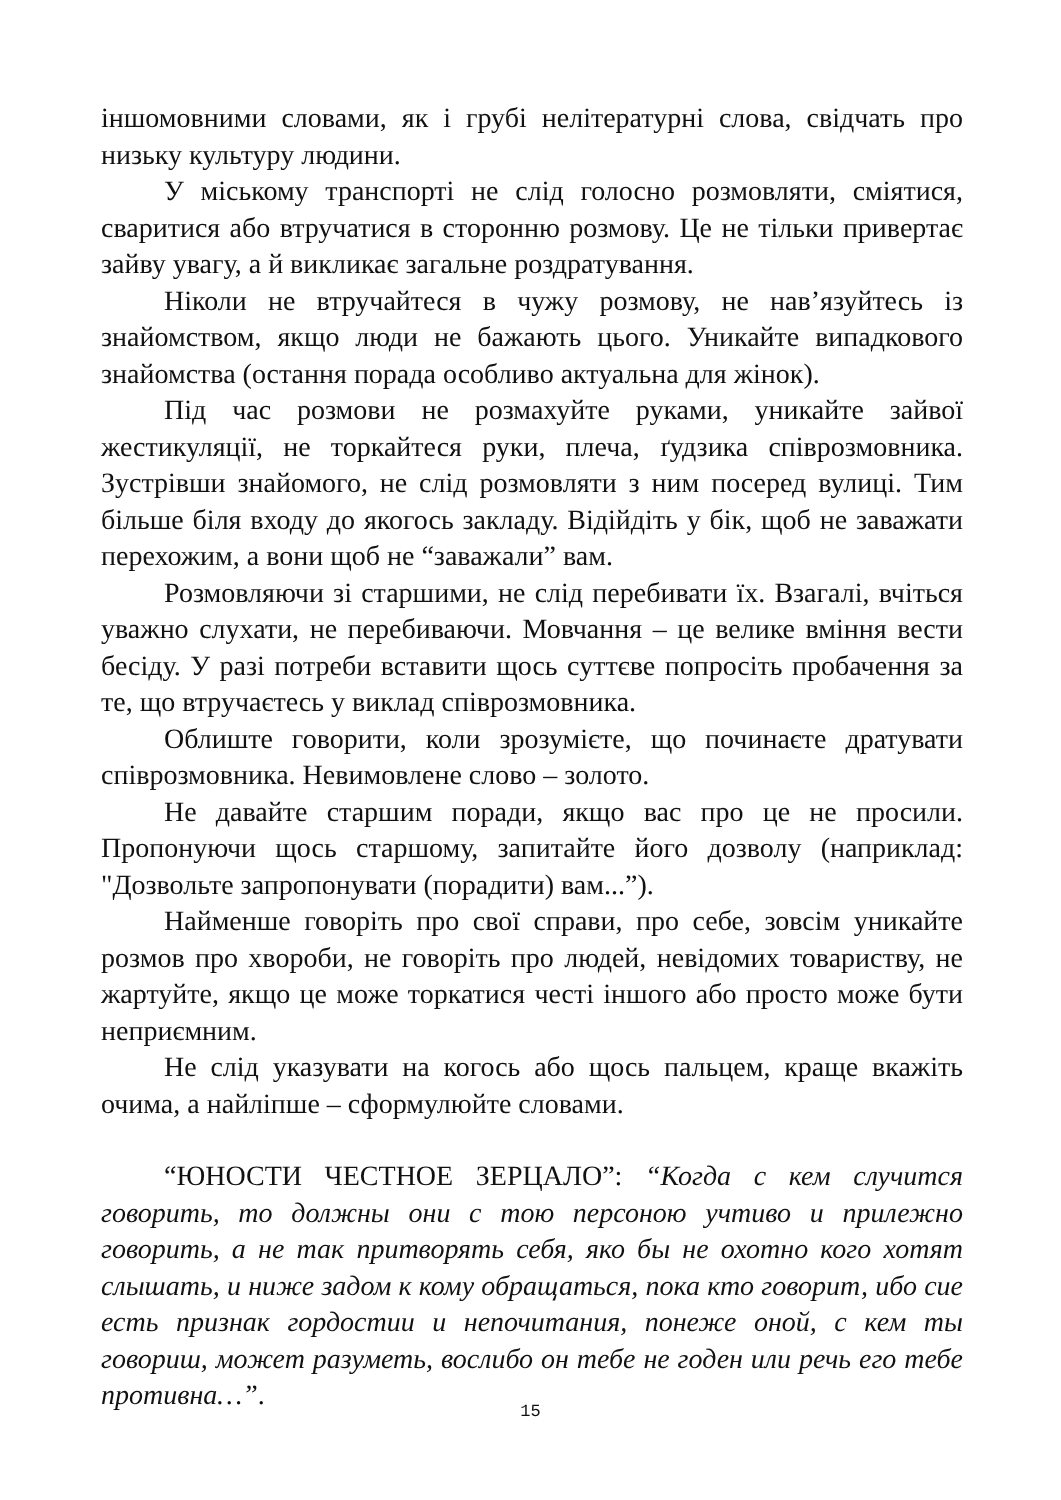іншомовними словами, як і грубі нелітературні слова, свідчать про низьку культуру людини.
У міському транспорті не слід голосно розмовляти, сміятися, сваритися або втручатися в сторонню розмову. Це не тільки привертає зайву увагу, а й викликає загальне роздратування.
Ніколи не втручайтеся в чужу розмову, не нав’язуйтесь із знайомством, якщо люди не бажають цього. Уникайте випадкового знайомства (остання порада особливо актуальна для жінок).
Під час розмови не розмахуйте руками, уникайте зайвої жестикуляції, не торкайтеся руки, плеча, ґудзика співрозмовника. Зустрівши знайомого, не слід розмовляти з ним посеред вулиці. Тим більше біля входу до якогось закладу. Відійдіть у бік, щоб не заважати перехожим, а вони щоб не “заважали” вам.
Розмовляючи зі старшими, не слід перебивати їх. Взагалі, вчіться уважно слухати, не перебиваючи. Мовчання – це велике вміння вести бесіду. У разі потреби вставити щось суттєве попросіть пробачення за те, що втручаєтесь у виклад співрозмовника.
Облиште говорити, коли зрозумієте, що починаєте дратувати співрозмовника. Невимовлене слово – золото.
Не давайте старшим поради, якщо вас про це не просили. Пропонуючи щось старшому, запитайте його дозволу (наприклад: "Дозвольте запропонувати (порадити) вам...”).
Найменше говоріть про свої справи, про себе, зовсім уникайте розмов про хвороби, не говоріть про людей, невідомих товариству, не жартуйте, якщо це може торкатися честі іншого або просто може бути неприємним.
Не слід указувати на когось або щось пальцем, краще вкажіть очима, а найліпше – сформулюйте словами.
“ЮНОСТИ ЧЕСТНОЕ ЗЕРЦАЛО”: “Когда с кем случится говорить, то должны они с тою персоною учтиво и прилежно говорить, а не так притворять себя, яко бы не охотно кого хотят слышать, и ниже задом к кому обращаться, пока кто говорит, ибо сие есть признак гордостии и непочитания, понеже оной, с кем ты говориш, может разуметь, вослибо он тебе не годен или речь его тебе противна…”.
15